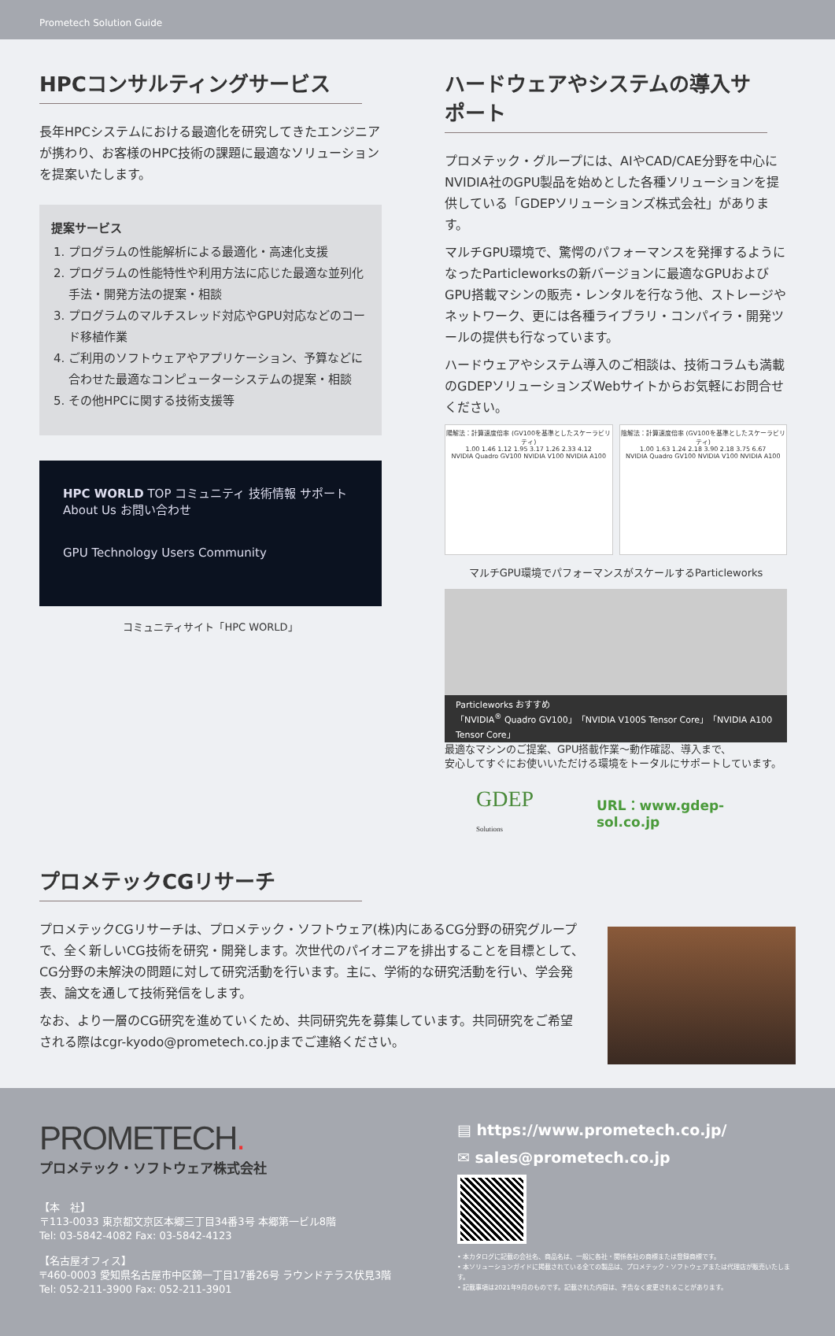Prometech Solution Guide
HPCコンサルティングサービス
長年HPCシステムにおける最適化を研究してきたエンジニアが携わり、お客様のHPC技術の課題に最適なソリューションを提案いたします。
提案サービス
1. プログラムの性能解析による最適化・高速化支援
2. プログラムの性能特性や利用方法に応じた最適な並列化手法・開発方法の提案・相談
3. プログラムのマルチスレッド対応やGPU対応などのコード移植作業
4. ご利用のソフトウェアやアプリケーション、予算などに合わせた最適なコンピューターシステムの提案・相談
5. その他HPCに関する技術支援等
HPC WORLD TOP コミュニティ 技術情報 サポート About Us お問い合わせ
GPU Technology Users Community
コミュニティサイト「HPC WORLD」
ハードウェアやシステムの導入サポート
プロメテック・グループには、AIやCAD/CAE分野を中心にNVIDIA社のGPU製品を始めとした各種ソリューションを提供している「GDEPソリューションズ株式会社」があります。
マルチGPU環境で、驚愕のパフォーマンスを発揮するようになったParticleworksの新バージョンに最適なGPUおよびGPU搭載マシンの販売・レンタルを行なう他、ストレージやネットワーク、更には各種ライブラリ・コンパイラ・開発ツールの提供も行なっています。
ハードウェアやシステム導入のご相談は、技術コラムも満載のGDEPソリューションズWebサイトからお気軽にお問合せください。
陽解法：計算速度倍率 (GV100を基準としたスケーラビリティ)
1.00 1.46 1.12 1.95 3.17 1.26 2.33 4.12
NVIDIA Quadro GV100 NVIDIA V100 NVIDIA A100
陰解法：計算速度倍率 (GV100を基準としたスケーラビリティ)
1.00 1.63 1.24 2.18 3.90 2.18 3.75 6.67
NVIDIA Quadro GV100 NVIDIA V100 NVIDIA A100
マルチGPU環境でパフォーマンスがスケールするParticleworks
Particleworks おすすめ
「NVIDIA<sup>®</sup> Quadro GV100」「NVIDIA V100S Tensor Core」「NVIDIA A100 Tensor Core」
最適なマシンのご提案、GPU搭載作業〜動作確認、導入まで、
安心してすぐにお使いいただける環境をトータルにサポートしています。
GDEP Solutions URL：www.gdep-sol.co.jp
プロメテックCGリサーチ
プロメテックCGリサーチは、プロメテック・ソフトウェア(株)内にあるCG分野の研究グループで、全く新しいCG技術を研究・開発します。次世代のパイオニアを排出することを目標として、CG分野の未解決の問題に対して研究活動を行います。主に、学術的な研究活動を行い、学会発表、論文を通して技術発信をします。
なお、より一層のCG研究を進めていくため、共同研究先を募集しています。共同研究をご希望される際はcgr-kyodo@prometech.co.jpまでご連絡ください。
PROMETECH.
プロメテック・ソフトウェア株式会社
【本　社】
〒113-0033 東京都文京区本郷三丁目34番3号 本郷第一ビル8階
Tel: 03-5842-4082 Fax: 03-5842-4123
【名古屋オフィス】
〒460-0003 愛知県名古屋市中区錦一丁目17番26号 ラウンドテラス伏見3階
Tel: 052-211-3900 Fax: 052-211-3901
▤ https://www.prometech.co.jp/
✉ sales@prometech.co.jp
• 本カタログに記載の会社名、商品名は、一般に各社・関係各社の商標または登録商標です。
• 本ソリューションガイドに掲載されている全ての製品は、プロメテック・ソフトウェアまたは代理店が販売いたします。
• 記載事項は2021年9月のものです。記載された内容は、予告なく変更されることがあります。